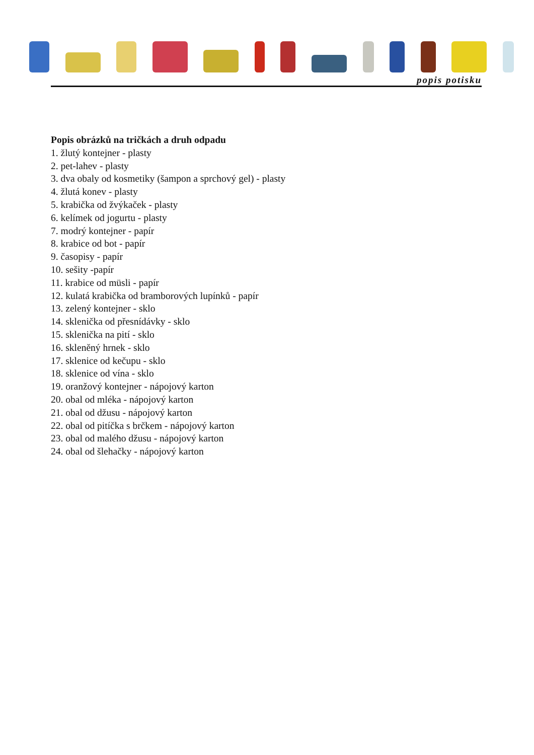popis potisku
Popis obrázků na tričkách a druh odpadu
1. žlutý kontejner - plasty
2. pet-lahev - plasty
3. dva obaly od kosmetiky (šampon a sprchový gel) - plasty
4. žlutá konev - plasty
5. krabička od žvýkaček - plasty
6. kelímek od jogurtu - plasty
7. modrý kontejner - papír
8. krabice od bot - papír
9. časopisy - papír
10. sešity -papír
11. krabice od müsli - papír
12. kulatá krabička od bramborových lupínků - papír
13. zelený kontejner - sklo
14. sklenička od přesnídávky - sklo
15. sklenička na pití - sklo
16. skleněný hrnek - sklo
17. sklenice od kečupu - sklo
18. sklenice od vína - sklo
19. oranžový kontejner - nápojový karton
20. obal od mléka - nápojový karton
21. obal od džusu - nápojový karton
22. obal od pitíčka s brčkem - nápojový karton
23. obal od malého džusu - nápojový karton
24. obal od šlehačky - nápojový karton